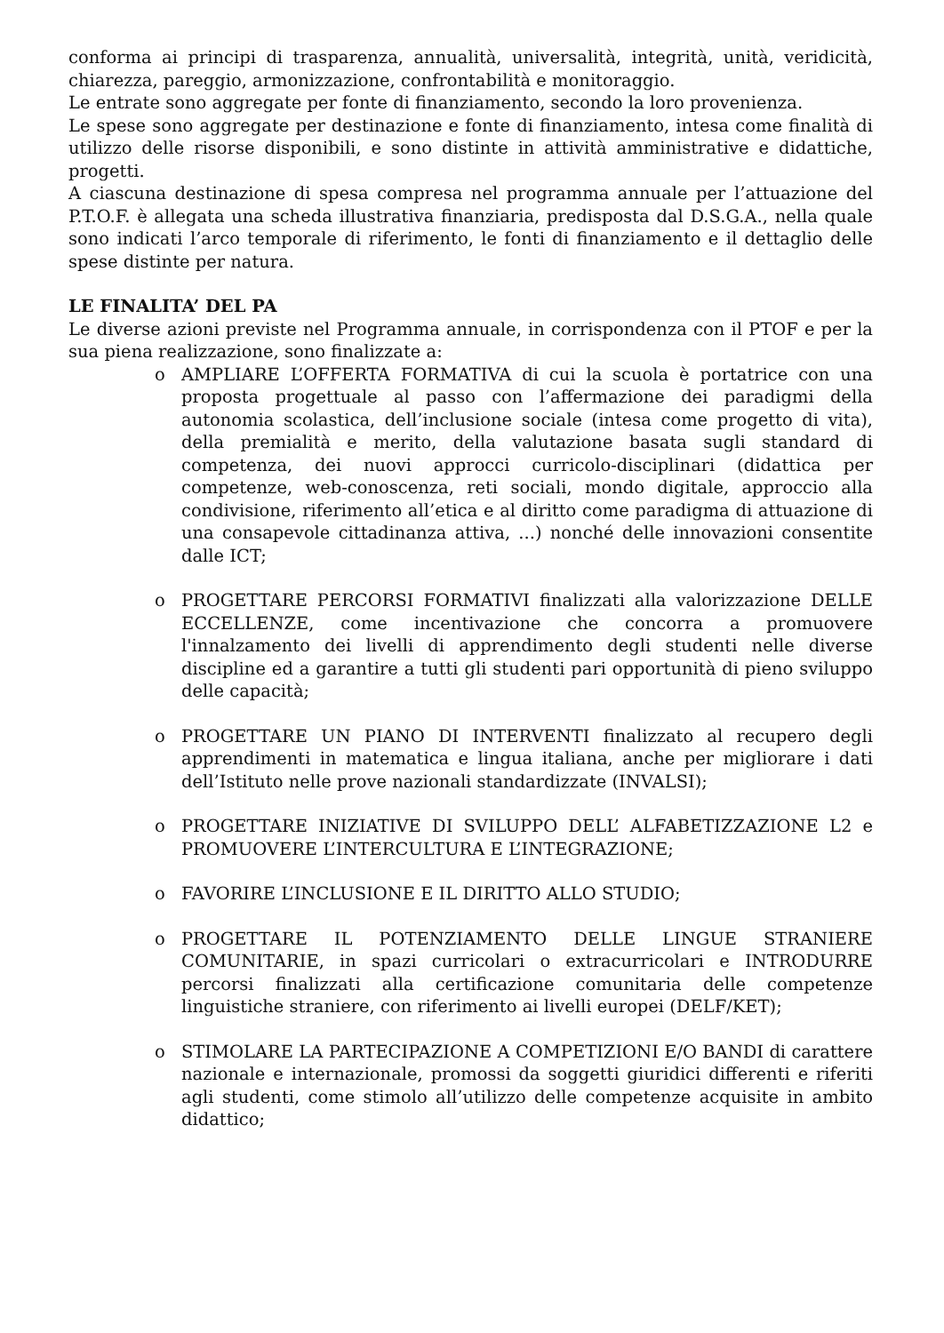conforma ai principi di trasparenza, annualità, universalità, integrità, unità, veridicità, chiarezza, pareggio, armonizzazione, confrontabilità e monitoraggio.
Le entrate sono aggregate per fonte di finanziamento, secondo la loro provenienza.
Le spese sono aggregate per destinazione e fonte di finanziamento, intesa come finalità di utilizzo delle risorse disponibili, e sono distinte in attività amministrative e didattiche, progetti.
A ciascuna destinazione di spesa compresa nel programma annuale per l’attuazione del P.T.O.F. è allegata una scheda illustrativa finanziaria, predisposta dal D.S.G.A., nella quale sono indicati l’arco temporale di riferimento, le fonti di finanziamento e il dettaglio delle spese distinte per natura.
LE FINALITA’ DEL PA
Le diverse azioni previste nel Programma annuale, in corrispondenza con il PTOF e per la sua piena realizzazione, sono finalizzate a:
o AMPLIARE L’OFFERTA FORMATIVA di cui la scuola è portatrice con una proposta progettuale al passo con l’affermazione dei paradigmi della autonomia scolastica, dell’inclusione sociale (intesa come progetto di vita), della premialità e merito, della valutazione basata sugli standard di competenza, dei nuovi approcci curricolo-disciplinari (didattica per competenze, web-conoscenza, reti sociali, mondo digitale, approccio alla condivisione, riferimento all’etica e al diritto come paradigma di attuazione di una consapevole cittadinanza attiva, ...) nonché delle innovazioni consentite dalle ICT;
o PROGETTARE PERCORSI FORMATIVI finalizzati alla valorizzazione DELLE ECCELLENZE, come incentivazione che concorra a promuovere l'innalzamento dei livelli di apprendimento degli studenti nelle diverse discipline ed a garantire a tutti gli studenti pari opportunità di pieno sviluppo delle capacità;
o PROGETTARE UN PIANO DI INTERVENTI finalizzato al recupero degli apprendimenti in matematica e lingua italiana, anche per migliorare i dati dell’Istituto nelle prove nazionali standardizzate (INVALSI);
o PROGETTARE INIZIATIVE DI SVILUPPO DELL’ ALFABETIZZAZIONE L2 e PROMUOVERE L’INTERCULTURA E L’INTEGRAZIONE;
o FAVORIRE L’INCLUSIONE E IL DIRITTO ALLO STUDIO;
o PROGETTARE IL POTENZIAMENTO DELLE LINGUE STRANIERE COMUNITARIE, in spazi curricolari o extracurricolari e INTRODURRE percorsi finalizzati alla certificazione comunitaria delle competenze linguistiche straniere, con riferimento ai livelli europei (DELF/KET);
o STIMOLARE LA PARTECIPAZIONE A COMPETIZIONI E/O BANDI di carattere nazionale e internazionale, promossi da soggetti giuridici differenti e riferiti agli studenti, come stimolo all’utilizzo delle competenze acquisite in ambito didattico;